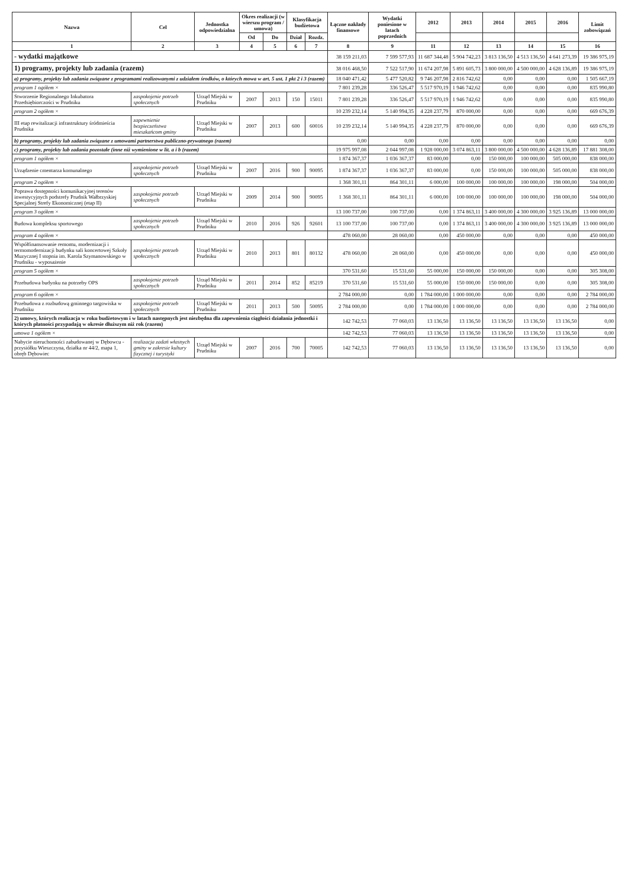| Nazwa | Cel | Jednostka odpowiedzialna | Okres realizacji (w wierszu program / umowa) | | Klasyfikacja budżetowa | | Łączne nakłady finansowe | Wydatki poniesione w latach poprzednich | 2012 | 2013 | 2014 | 2015 | 2016 | Limit zobowiązań |
| --- | --- | --- | --- | --- | --- | --- | --- | --- | --- | --- | --- | --- | --- | --- |
| | | | Od | Do | Dział | Rozdz. | | | | | | | | |
| 1 | 2 | 3 | 4 | 5 | 6 | 7 | 8 | 9 | 11 | 12 | 13 | 14 | 15 | 16 |
| - wydatki majątkowe | | | | | | | 38 159 211,03 | 7 599 577,93 | 11 687 344,48 | 5 904 742,23 | 3 813 136,50 | 4 513 136,50 | 4 641 273,39 | 19 386 975,19 |
| 1) programy, projekty lub zadania (razem) | | | | | | | 38 016 468,50 | 7 522 517,90 | 11 674 207,98 | 5 891 605,73 | 3 800 000,00 | 4 500 000,00 | 4 628 136,89 | 19 386 975,19 |
| a) programy, projekty lub zadania związane z programami realizowanymi z udziałem środków, o których mowa w art. 5 ust. 1 pkt 2 i 3 (razem) | | | | | | | 18 040 471,42 | 5 477 520,82 | 9 746 207,98 | 2 816 742,62 | 0,00 | 0,00 | 0,00 | 1 505 667,19 |
| program 1 ogółem × | | | | | | | 7 801 239,28 | 336 526,47 | 5 517 970,19 | 1 946 742,62 | 0,00 | 0,00 | 0,00 | 835 990,80 |
| Stworzenie Regionalnego Inkubatora Przedsiębiorczości w Prudniku | zaspokojenie potrzeb społecznych | Urząd Miejski w Prudniku | 2007 | 2013 | 150 | 15011 | 7 801 239,28 | 336 526,47 | 5 517 970,19 | 1 946 742,62 | 0,00 | 0,00 | 0,00 | 835 990,80 |
| program 2 ogółem × | | | | | | | 10 239 232,14 | 5 140 994,35 | 4 228 237,79 | 870 000,00 | 0,00 | 0,00 | 0,00 | 669 676,39 |
| III etap rewitalizacji infrastruktury śródmieścia Prudnika | zapewnienie bezpieczeństwa mieszkańcom gminy | Urząd Miejski w Prudniku | 2007 | 2013 | 600 | 60016 | 10 239 232,14 | 5 140 994,35 | 4 228 237,79 | 870 000,00 | 0,00 | 0,00 | 0,00 | 669 676,39 |
| b) programy, projekty lub zadania związane z umowami partnerstwa publiczno-prywatnego (razem) | | | | | | | 0,00 | 0,00 | 0,00 | 0,00 | 0,00 | 0,00 | 0,00 | 0,00 |
| c) programy, projekty lub zadania pozostałe (inne niż wymienione w lit. a i b (razem) | | | | | | | 19 975 997,08 | 2 044 997,08 | 1 928 000,00 | 3 074 863,11 | 3 800 000,00 | 4 500 000,00 | 4 628 136,89 | 17 881 308,00 |
| program 1 ogółem × | | | | | | | 1 874 367,37 | 1 036 367,37 | 83 000,00 | 0,00 | 150 000,00 | 100 000,00 | 505 000,00 | 838 000,00 |
| Urządzenie cmentarza komunalnego | zaspokojenie potrzeb społecznych | Urząd Miejski w Prudniku | 2007 | 2016 | 900 | 90095 | 1 874 367,37 | 1 036 367,37 | 83 000,00 | 0,00 | 150 000,00 | 100 000,00 | 505 000,00 | 838 000,00 |
| program 2 ogółem × | | | | | | | 1 368 301,11 | 864 301,11 | 6 000,00 | 100 000,00 | 100 000,00 | 100 000,00 | 198 000,00 | 504 000,00 |
| Poprawa dostępności komunikacyjnej terenów inwestycyjnych podstrefy Prudnik Wałbrzyskiej Specjalnej Strefy Ekonomicznej (etap II) | zaspokojenie potrzeb społecznych | Urząd Miejski w Prudniku | 2009 | 2014 | 900 | 90095 | 1 368 301,11 | 864 301,11 | 6 000,00 | 100 000,00 | 100 000,00 | 100 000,00 | 198 000,00 | 504 000,00 |
| program 3 ogółem × | | | | | | | 13 100 737,00 | 100 737,00 | 0,00 | 1 374 863,11 | 3 400 000,00 | 4 300 000,00 | 3 925 136,89 | 13 000 000,00 |
| Budowa kompleksu sportowego | zaspokojenie potrzeb społecznych | Urząd Miejski w Prudniku | 2010 | 2016 | 926 | 92601 | 13 100 737,00 | 100 737,00 | 0,00 | 1 374 863,11 | 3 400 000,00 | 4 300 000,00 | 3 925 136,89 | 13 000 000,00 |
| program 4 ogółem × | | | | | | | 478 060,00 | 28 060,00 | 0,00 | 450 000,00 | 0,00 | 0,00 | 0,00 | 450 000,00 |
| Współfinansowanie remontu, modernizacji i termomodernizacji budynku sali koncertowej Szkoły Muzycznej I stopnia im. Karola Szymanowskiego w Prudniku - wyposażenie | zaspokojenie potrzeb społecznych | Urząd Miejski w Prudniku | 2010 | 2013 | 801 | 80132 | 478 060,00 | 28 060,00 | 0,00 | 450 000,00 | 0,00 | 0,00 | 0,00 | 450 000,00 |
| program 5 ogółem × | | | | | | | 370 531,60 | 15 531,60 | 55 000,00 | 150 000,00 | 150 000,00 | 0,00 | 0,00 | 305 308,00 |
| Przebudowa budynku na potrzeby OPS | zaspokojenie potrzeb społecznych | Urząd Miejski w Prudniku | 2011 | 2014 | 852 | 85219 | 370 531,60 | 15 531,60 | 55 000,00 | 150 000,00 | 150 000,00 | 0,00 | 0,00 | 305 308,00 |
| program 6 ogółem × | | | | | | | 2 784 000,00 | 0,00 | 1 784 000,00 | 1 000 000,00 | 0,00 | 0,00 | 0,00 | 2 784 000,00 |
| Przebudowa z rozbudową gminnego targowiska w Prudniku | zaspokojenie potrzeb społecznych | Urząd Miejski w Prudniku | 2011 | 2013 | 500 | 50095 | 2 784 000,00 | 0,00 | 1 784 000,00 | 1 000 000,00 | 0,00 | 0,00 | 0,00 | 2 784 000,00 |
| 2) umowy, których realizacja w roku budżetowym i w latach następnych jest niezbędna dla zapewnienia ciągłości działania jednostki i których płatności przypadają w okresie dłuższym niż rok (razem) | | | | | | | 142 742,53 | 77 060,03 | 13 136,50 | 13 136,50 | 13 136,50 | 13 136,50 | 13 136,50 | 0,00 |
| umowa 1 ogółem × | | | | | | | 142 742,53 | 77 060,03 | 13 136,50 | 13 136,50 | 13 136,50 | 13 136,50 | 13 136,50 | 0,00 |
| Nabycie nieruchomości zabudowanej w Dębowcu - przysiółku Wieszczyna, działka nr 44/2, mapa 1, obręb Dębowiec | realizacja zadań własnych gminy w zakresie kultury fizycznej i turystyki | Urząd Miejski w Prudniku | 2007 | 2016 | 700 | 70005 | 142 742,53 | 77 060,03 | 13 136,50 | 13 136,50 | 13 136,50 | 13 136,50 | 13 136,50 | 0,00 |